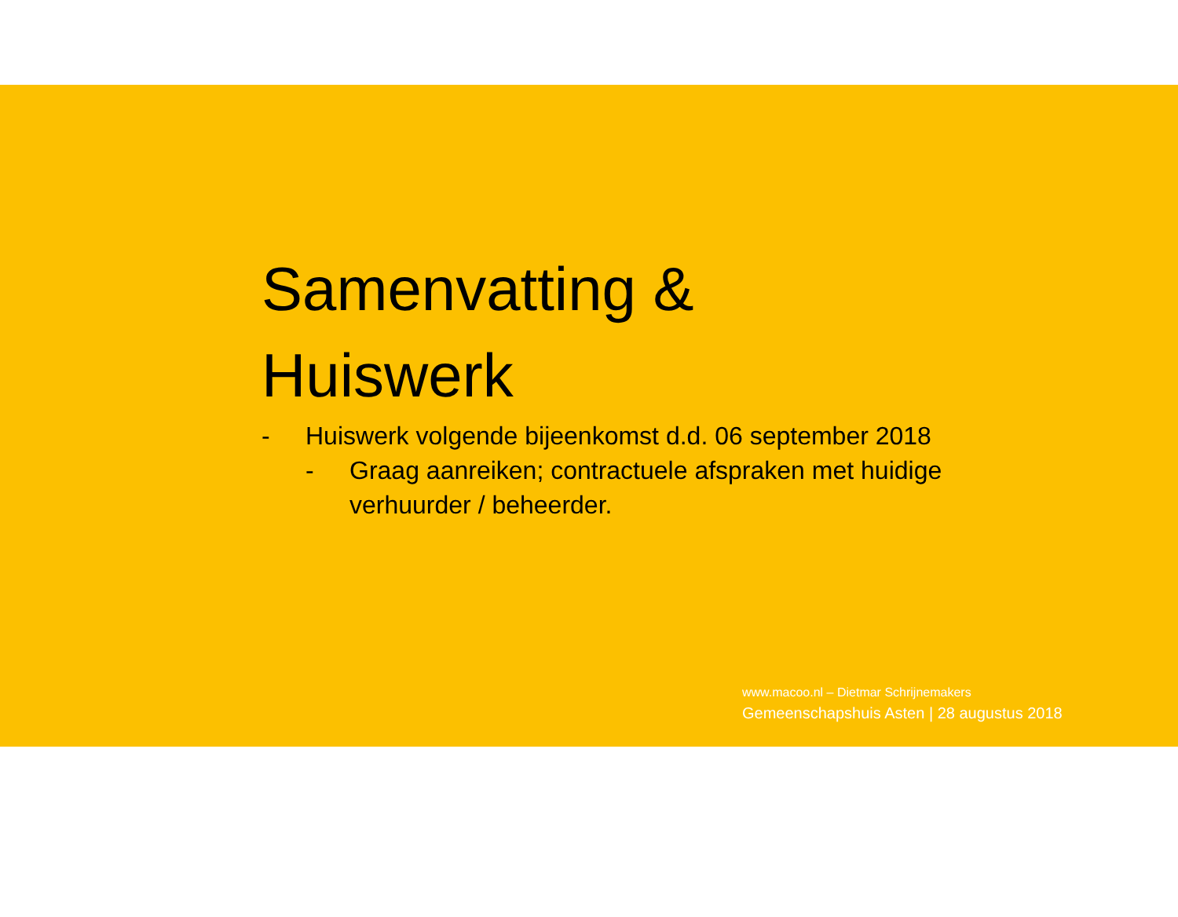Samenvatting &
Huiswerk
- Huiswerk volgende bijeenkomst d.d. 06 september 2018
- Graag aanreiken; contractuele afspraken met huidige verhuurder / beheerder.
www.macoo.nl – Dietmar Schrijnemakers
Gemeenschapshuis Asten | 28 augustus 2018